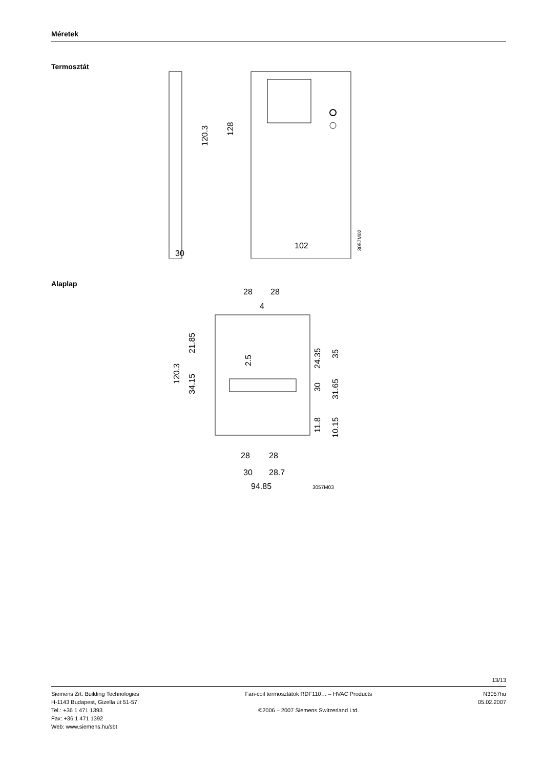Méretek
Termosztát
30
102
120.3
128
3057M02
Alaplap
28
28
4
28
28
30
28.7
94.85
3057M03
120.3
21.85
34.15
2.5
24.35
35
30
31.65
11.8
10.15
13/13
Siemens Zrt. Building Technologies
H-1143 Budapest, Gizella út 51-57.
Tel.: +36 1 471 1393
Fax: +36 1 471 1392
Web: www.siemens.hu/sbt
Fan-coil termosztátok RDF110… – HVAC Products
©2006 – 2007 Siemens Switzerland Ltd.
N3057hu
05.02.2007